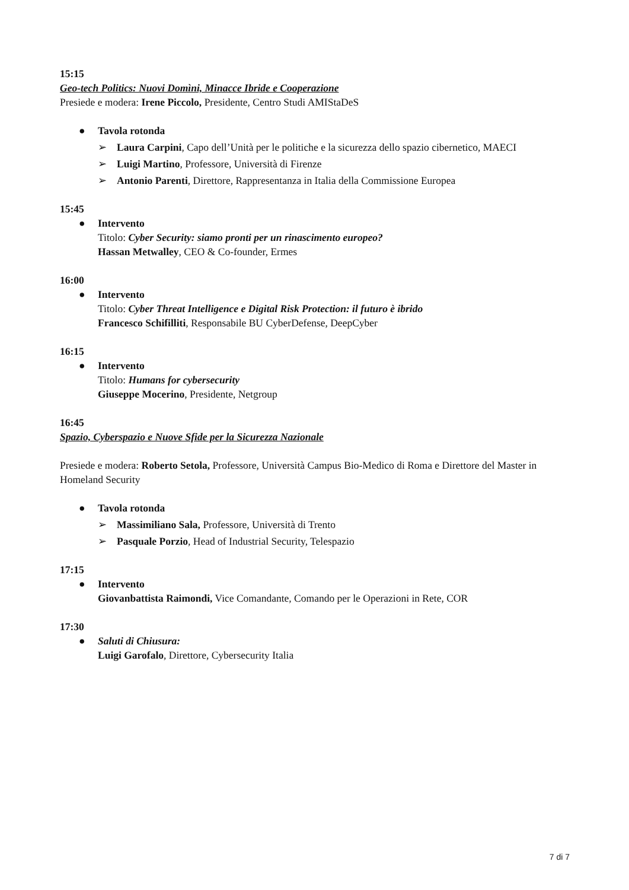15:15
Geo-tech Politics: Nuovi Domìni, Minacce Ibride e Cooperazione
Presiede e modera: Irene Piccolo, Presidente, Centro Studi AMIStaDeS
● Tavola rotonda
➢ Laura Carpini, Capo dell’Unità per le politiche e la sicurezza dello spazio cibernetico, MAECI
➢ Luigi Martino, Professore, Università di Firenze
➢ Antonio Parenti, Direttore, Rappresentanza in Italia della Commissione Europea
15:45
● Intervento
Titolo: Cyber Security: siamo pronti per un rinascimento europeo?
Hassan Metwalley, CEO & Co-founder, Ermes
16:00
● Intervento
Titolo: Cyber Threat Intelligence e Digital Risk Protection: il futuro è ibrido
Francesco Schifilliti, Responsabile BU CyberDefense, DeepCyber
16:15
● Intervento
Titolo: Humans for cybersecurity
Giuseppe Mocerino, Presidente, Netgroup
16:45
Spazio, Cyberspazio e Nuove Sfide per la Sicurezza Nazionale
Presiede e modera: Roberto Setola, Professore, Università Campus Bio-Medico di Roma e Direttore del Master in Homeland Security
● Tavola rotonda
➢ Massimiliano Sala, Professore, Università di Trento
➢ Pasquale Porzio, Head of Industrial Security, Telespazio
17:15
● Intervento
Giovanbattista Raimondi, Vice Comandante, Comando per le Operazioni in Rete, COR
17:30
● Saluti di Chiusura:
Luigi Garofalo, Direttore, Cybersecurity Italia
7 di 7